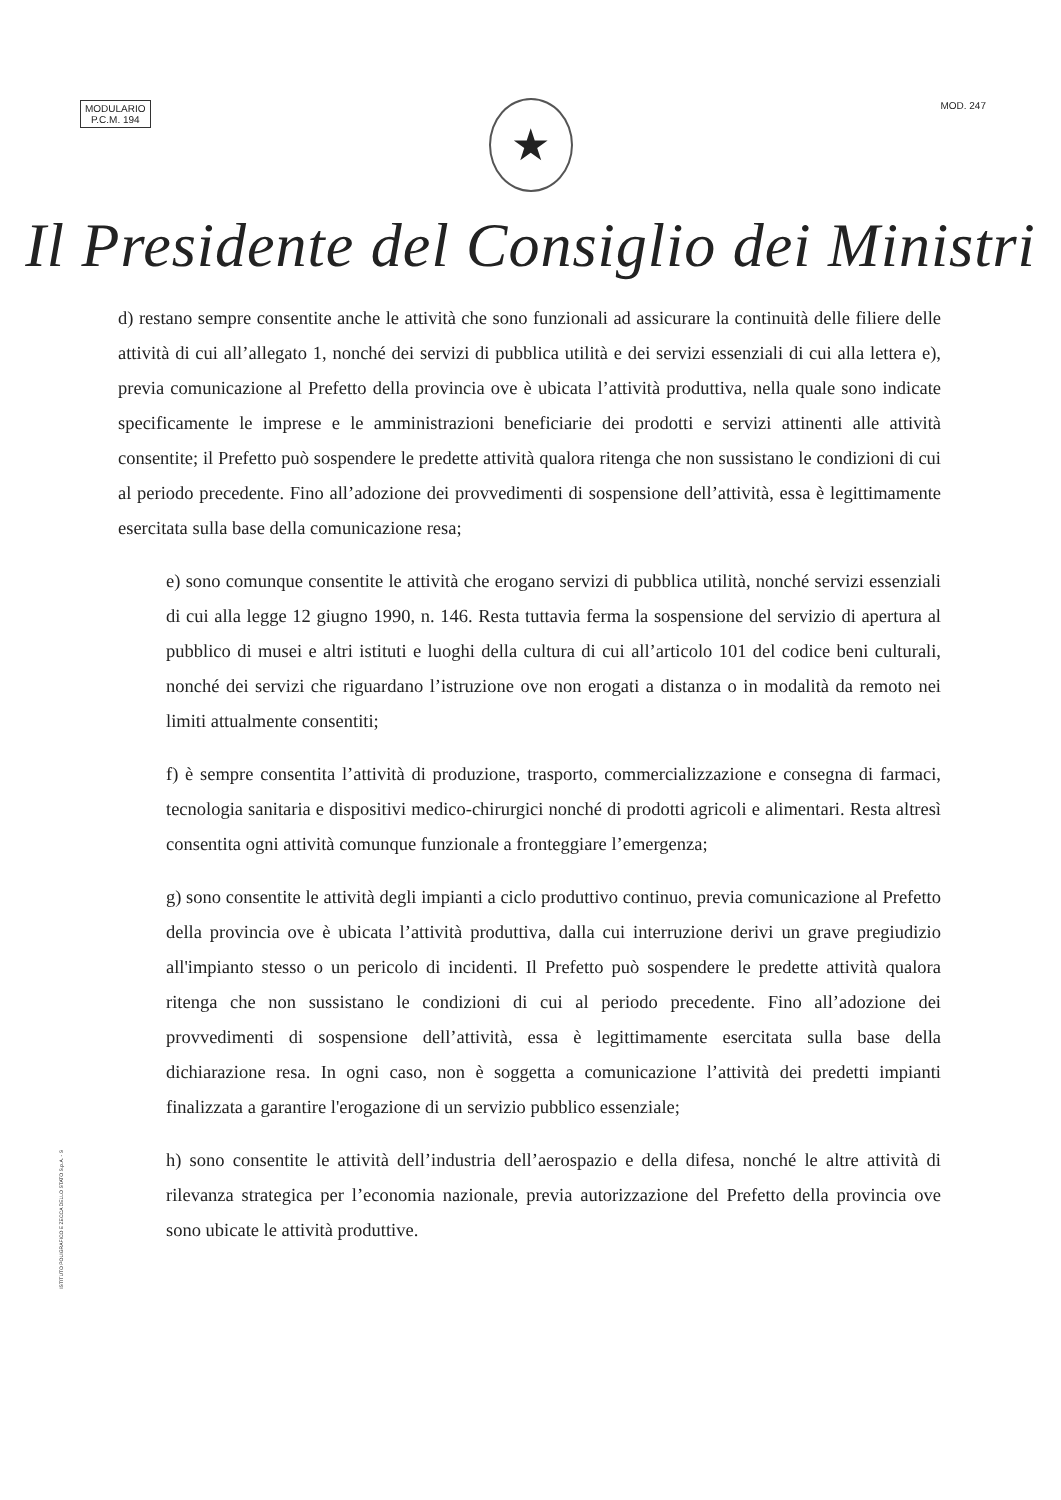MODULARIO
P.C.M. 194
MOD. 247
★
Il Presidente del Consiglio dei Ministri
d) restano sempre consentite anche le attività che sono funzionali ad assicurare la continuità delle filiere delle attività di cui all’allegato 1, nonché dei servizi di pubblica utilità e dei servizi essenziali di cui alla lettera e), previa comunicazione al Prefetto della provincia ove è ubicata l’attività produttiva, nella quale sono indicate specificamente le imprese e le amministrazioni beneficiarie dei prodotti e servizi attinenti alle attività consentite; il Prefetto può sospendere le predette attività qualora ritenga che non sussistano le condizioni di cui al periodo precedente. Fino all’adozione dei provvedimenti di sospensione dell’attività, essa è legittimamente esercitata sulla base della comunicazione resa;
e) sono comunque consentite le attività che erogano servizi di pubblica utilità, nonché servizi essenziali di cui alla legge 12 giugno 1990, n. 146. Resta tuttavia ferma la sospensione del servizio di apertura al pubblico di musei e altri istituti e luoghi della cultura di cui all’articolo 101 del codice beni culturali, nonché dei servizi che riguardano l’istruzione ove non erogati a distanza o in modalità da remoto nei limiti attualmente consentiti;
f) è sempre consentita l’attività di produzione, trasporto, commercializzazione e consegna di farmaci, tecnologia sanitaria e dispositivi medico-chirurgici nonché di prodotti agricoli e alimentari. Resta altresì consentita ogni attività comunque funzionale a fronteggiare l’emergenza;
g) sono consentite le attività degli impianti a ciclo produttivo continuo, previa comunicazione al Prefetto della provincia ove è ubicata l’attività produttiva, dalla cui interruzione derivi un grave pregiudizio all'impianto stesso o un pericolo di incidenti. Il Prefetto può sospendere le predette attività qualora ritenga che non sussistano le condizioni di cui al periodo precedente. Fino all’adozione dei provvedimenti di sospensione dell’attività, essa è legittimamente esercitata sulla base della dichiarazione resa. In ogni caso, non è soggetta a comunicazione l’attività dei predetti impianti finalizzata a garantire l'erogazione di un servizio pubblico essenziale;
h) sono consentite le attività dell’industria dell’aerospazio e della difesa, nonché le altre attività di rilevanza strategica per l’economia nazionale, previa autorizzazione del Prefetto della provincia ove sono ubicate le attività produttive.
ISTITUTO POLIGRAFICO E ZECCA DELLO STATO S.p.A. - S